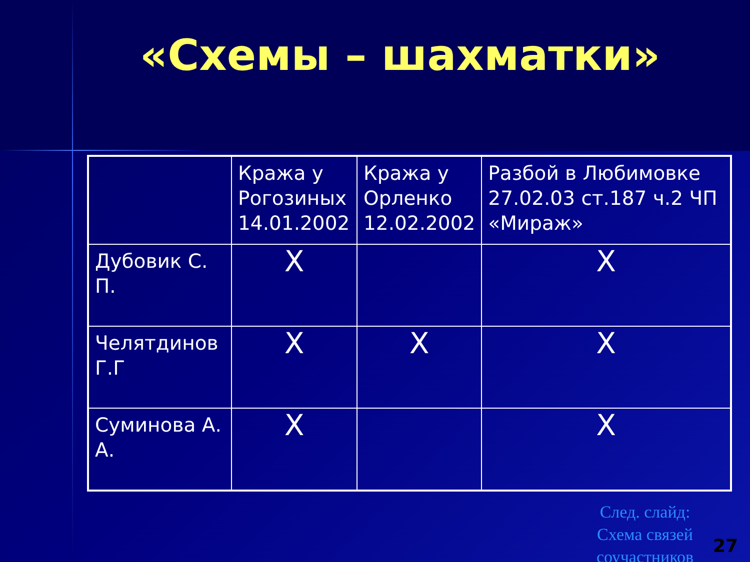«Схемы – шахматки»
| | Кража у Рогозиных 14.01.2002 | Кража у Орленко 12.02.2002 | Разбой в Любимовке 27.02.03 ст.187 ч.2 ЧП «Мираж» |
| Дубовик С. П. | X | | X |
| Челятдинов Г.Г | X | X | X |
| Суминова А. А. | X | | X |
След. слайд: Схема связей соучастников
27